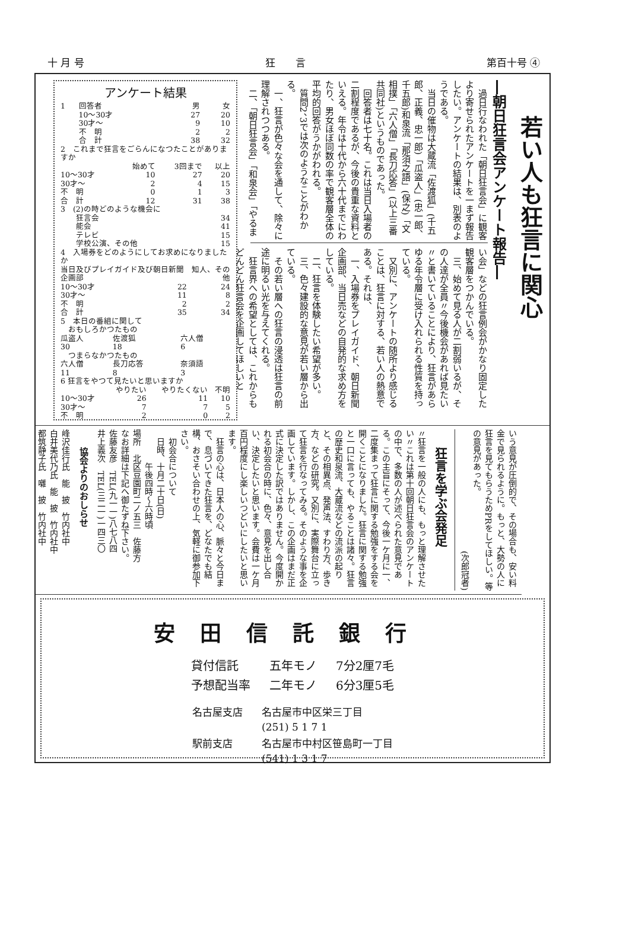十 月 号 狂　　言 第百十号 ④
若い人も狂言に関心
―朝日狂言会アンケート報告―
過日行なわれた「朝日狂言会」に観客より寄せられたアンケートを一まず報告したい。アンケートの結果は、別表のようである。
当日の催物は大蔵流「佐渡狐」(千五郎、正義、忠一郎)「瓜盗人」(忠一郎、千五郎)和泉流「那須之語」(保之)「文相撲」「六人僧」「長刀応答」(以上三番共同社)というものであった。
回答者は七十名。これは当日入場者の二割程度であるが、今後の貴重な資料といえる。年令は十代から六十代までにわたり、男女ほぼ同数の率で観客層全体の平均的回答がうかがわれる。
質問2、3では次のようなことがわかる。
一、狂言が色々な会を通して、除々に理解されつつある。
二、「朝日狂言会」「和泉会」「やるま
い会」などの狂言例会がかなり固定した観客層をつかんでいる。
三、始めて見る人が二割弱いるが、その人達が全員〃今後機会があれば見たい〃と書いていることにより、狂言があらゆる年令層に受け入れられる性質を持っている。
又別に、アンケートの随所より感じることは、狂言に対する、若い人の熱意である。それは、
一、入場券をプレイガイド、朝日新聞企画部、当日売などの自発的な求め方をしている。
二、狂言を体験したい希望が多い。
三、色々建設的な意見が若い層から出ている。
その若い層への狂言の浸透は狂言の前途に明るい光を与えてくれる。
狂言界への希望としては、これからもどんどん狂言会を企画してほしいと
アンケート結果
| 1 | 回答者 | 男 | 女 |
| | 10～30才 | 27 | 20 |
| | 30才～ | 9 | 10 |
| | 不 明 | 2 | 2 |
| | 合 計 | 38 | 32 |
| 2 これまで狂言をごらんになつたことがありますか | | | |
| | 始めて | 3回まで | 以上 |
| 10～30才 | 10 | 27 | 20 |
| 30才～ | 2 | 4 | 15 |
| 不 明 | 0 | 1 | 3 |
| 合 計 | 12 | 31 | 38 |
| 3 (2)の時どのような機会に | |
| 狂言会 | 34 |
| 能会 | 41 |
| テレビ | 15 |
| 学校公演、その他 | 15 |
| 4 入場券をどのようにしてお求めになりましたか | | |
| 当日及びプレイガイド及び朝日新聞企画部 | | 知人、その他 |
| 10～30才 | 22 | 24 |
| 30才～ | 11 | 8 |
| 不 明 | 2 | 2 |
| 合 計 | 35 | 34 |
| 5 本日の番組に関して | | |
| おもしろかつたもの | | |
| 瓜盗人 | 佐渡狐 | 六人僧 |
| 30 | 18 | 6 |
| つまらなかつたもの | | |
| 六人僧 | 長刀応答 | 奈須語 |
| 11 | 8 | 3 |
| 6 狂言をやつて見たいと思いますか | | | |
| | やりたい | やりたくない | 不明 |
| 10～30才 | 26 | 11 | 10 |
| 30才～ | 7 | 7 | 5 |
| 不 明 | 2 | 0 | 2 |
いう意見が圧倒的で、その場合も、安い料金で見られるように。もっと、大勢の人に狂言を見てもらうためPRをしてほしい。等の意見があった。
(次郎冠者)
狂言を学ぶ会発足
〃狂言を一般の人にも、もっと理解させたい〃これは第十回朝日狂言会のアンケートの中で、多数の人が述べられた意見である。この主旨にそって、今後一ケ月に一、二度集まって狂言に関する勉強をする会を開くことになりました。狂言に関する勉強と一口に言っても、やることは諸々。狂言の歴史和泉流、大蔵流などの流派の起りと、その相異点、発声法、すわり方、歩き方、などの研究。又別に、実際舞台に立って狂言を行なってみる。そのような事を企画しています。しかし、この企画はまだ正式に決定した訳ではありません。今度開かれる初会合の時に、色々、意見を出し合い、決定したいと思います。会費は一ケ月百円程度にし楽しいつどいにしたいと思います。
　狂言の心は、日本人の心、脈々と今日まで、息づいてきた狂言を、どなたでも結構、おさそい合わせの上、気軽に御参加下さい。
　初会合について
　日時、十月二十日(日)
　　　　午後四時～六時頃
場所　北区豆園町二ノ五三　佐藤方
なお詳細は下記へ御たずね下さい。
佐藤友彦　TEL(九一一)八七八四
井上義次　TEL(三二一)一四三〇
協会よりのおしらせ
峰沢佳行氏　能　披　竹内社中
白井美代乃氏　能　披　竹内社中
都筑静子氏　囃　披　竹内社中
安田信託銀行
| 貸付信託 | 五年モノ | 7分2厘7毛 |
| 予想配当率 | 二年モノ | 6分3厘5毛 |
| 名古屋支店 | 名古屋市中区栄三丁目 |
| | (251) 5 1 7 1 |
| 駅前支店 | 名古屋市中村区笹島町一丁目 |
| | (541) 1 3 1 7 |